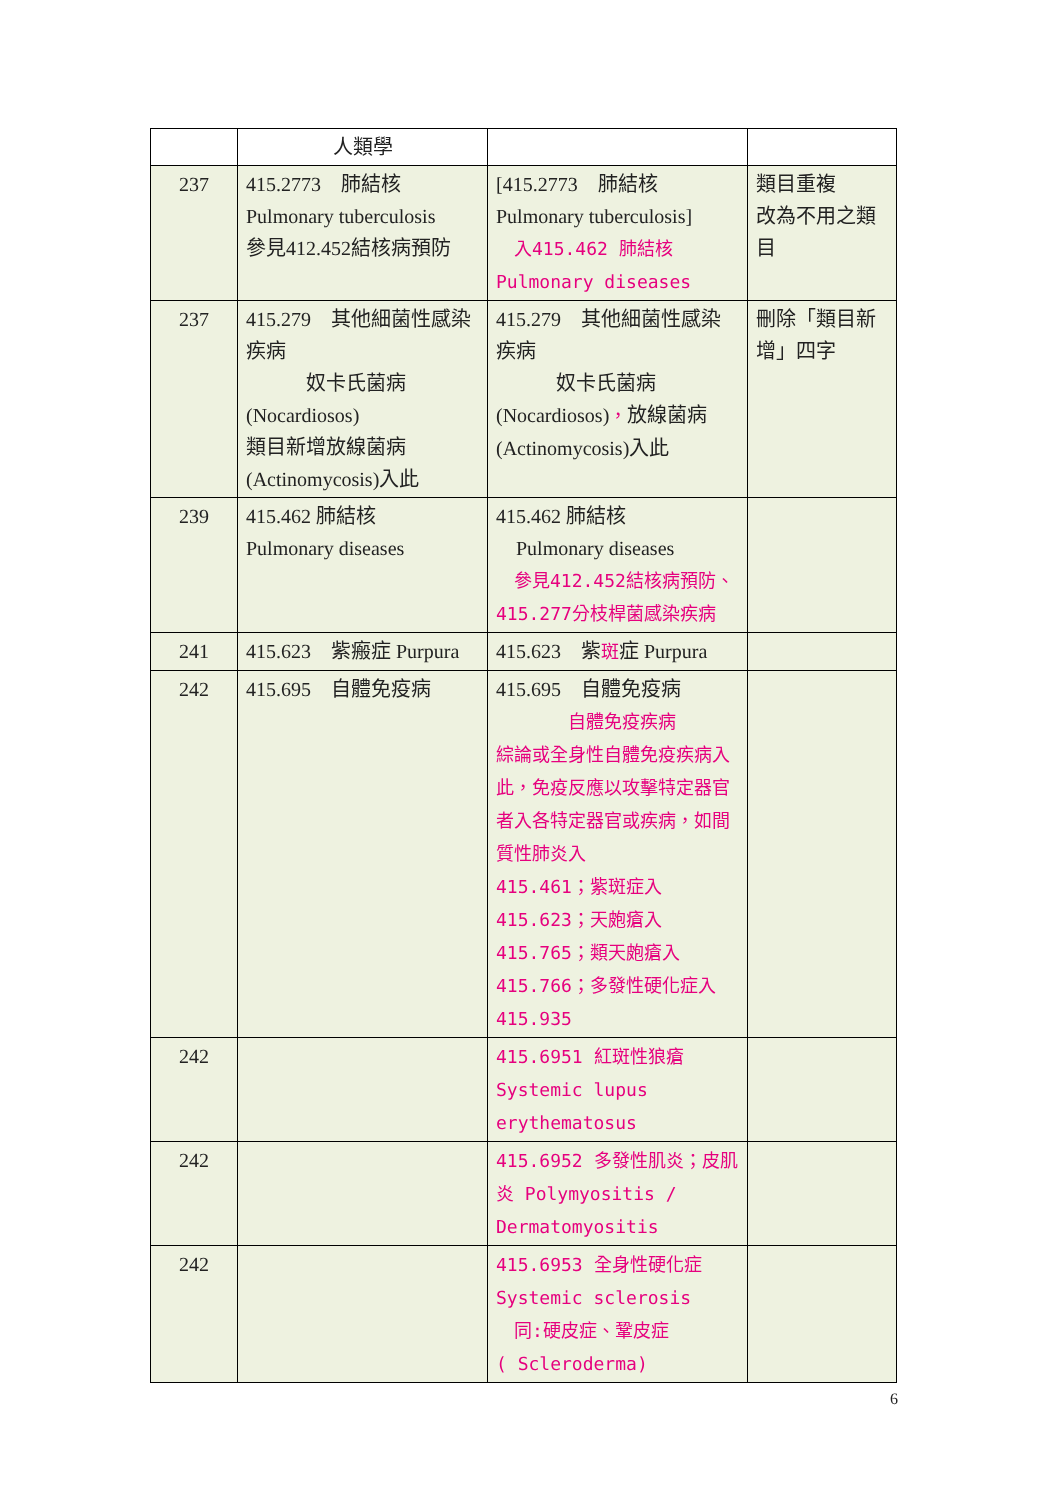| | 人類學 | | |
| 237 | 415.2773 肺結核 Pulmonary tuberculosis 參見412.452結核病預防 | [415.2773 肺結核 Pulmonary tuberculosis] 入415.462 肺結核 Pulmonary diseases | 類目重複 改為不用之類目 |
| 237 | 415.279 其他細菌性感染疾病 奴卡氏菌病 (Nocardiosos) 類目新增放線菌病 (Actinomycosis)入此 | 415.279 其他細菌性感染疾病 奴卡氏菌病 (Nocardiosos) ， 放線菌病 (Actinomycosis)入此 | 刪除「類目新增」四字 |
| 239 | 415.462 肺結核 Pulmonary diseases | 415.462 肺結核 Pulmonary diseases 參見412.452結核病預防、415.277分枝桿菌感染疾病 | |
| 241 | 415.623 紫瘢症 Purpura | 415.623 紫 斑 症 Purpura | |
| 242 | 415.695 自體免疫病 | 415.695 自體免疫病 自體免疫疾病 綜論或全身性自體免疫疾病入此，免疫反應以攻擊特定器官者入各特定器官或疾病，如間質性肺炎入 415.461；紫斑症入 415.623；天皰瘡入 415.765；類天皰瘡入 415.766；多發性硬化症入 415.935 | |
| 242 | | 415.6951 紅斑性狼瘡 Systemic lupus erythematosus | |
| 242 | | 415.6952 多發性肌炎；皮肌炎 Polymyositis / Dermatomyositis | |
| 242 | | 415.6953 全身性硬化症 Systemic sclerosis 同:硬皮症、鞏皮症 ( Scleroderma) | |
6